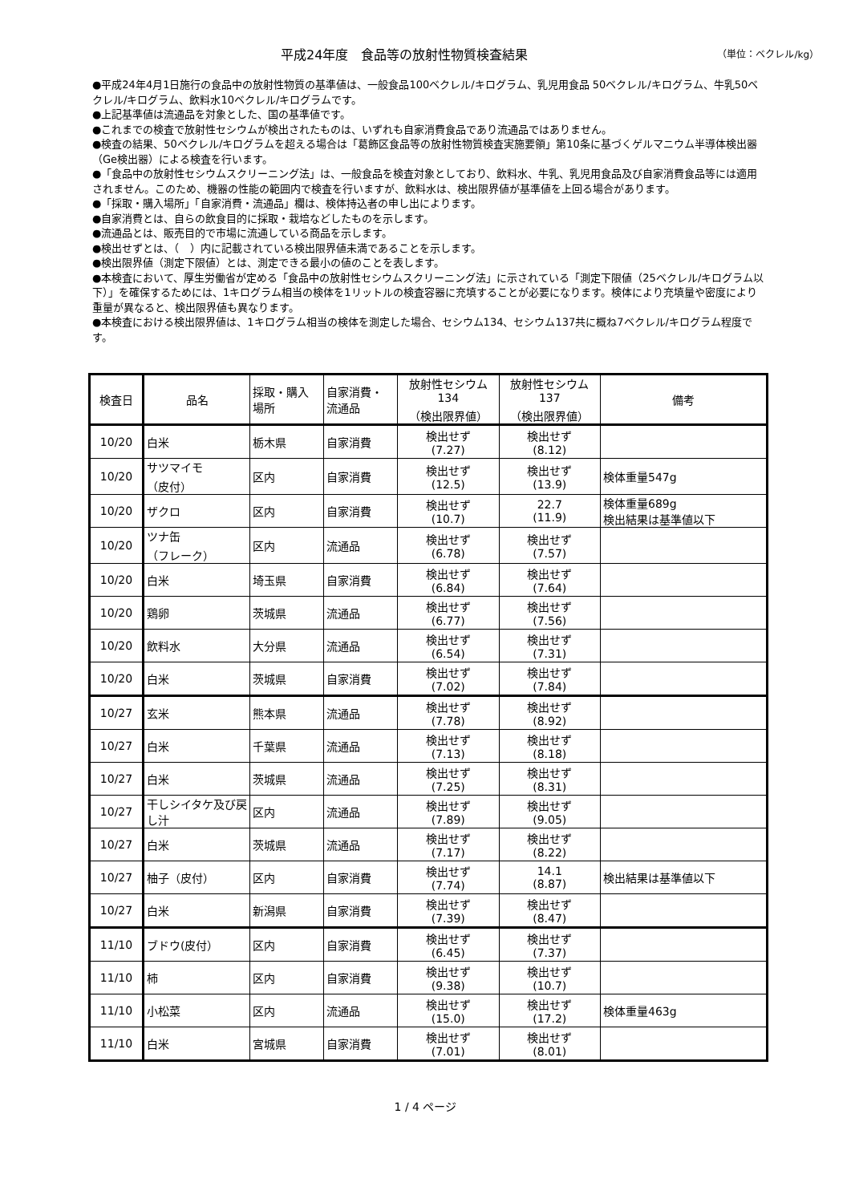平成24年度　食品等の放射性物質検査結果
（単位：ベクレル/kg）
●平成24年4月1日施行の食品中の放射性物質の基準値は、一般食品100ベクレル/キログラム、乳児用食品 50ベクレル/キログラム、牛乳50ベクレル/キログラム、飲料水10ベクレル/キログラムです。
●上記基準値は流通品を対象とした、国の基準値です。
●これまでの検査で放射性セシウムが検出されたものは、いずれも自家消費食品であり流通品ではありません。
●検査の結果、50ベクレル/キログラムを超える場合は「葛飾区食品等の放射性物質検査実施要領」第10条に基づくゲルマニウム半導体検出器（Ge検出器）による検査を行います。
●「食品中の放射性セシウムスクリーニング法」は、一般食品を検査対象としており、飲料水、牛乳、乳児用食品及び自家消費食品等には適用されません。このため、機器の性能の範囲内で検査を行いますが、飲料水は、検出限界値が基準値を上回る場合があります。
●「採取・購入場所」「自家消費・流通品」欄は、検体持込者の申し出によります。
●自家消費とは、自らの飲食目的に採取・栽培などしたものを示します。
●流通品とは、販売目的で市場に流通している商品を示します。
●検出せずとは、（　）内に記載されている検出限界値未満であることを示します。
●検出限界値（測定下限値）とは、測定できる最小の値のことを表します。
●本検査において、厚生労働省が定める「食品中の放射性セシウムスクリーニング法」に示されている「測定下限値（25ベクレル/キログラム以下）」を確保するためには、1キログラム相当の検体を1リットルの検査容器に充填することが必要になります。検体により充填量や密度により重量が異なると、検出限界値も異なります。
●本検査における検出限界値は、1キログラム相当の検体を測定した場合、セシウム134、セシウム137共に概ね7ベクレル/キログラム程度です。
| 検査日 | 品名 | 採取・購入 場所 | 自家消費・ 流通品 | 放射性セシウム 134 （検出限界値） | 放射性セシウム 137 （検出限界値） | 備考 |
| --- | --- | --- | --- | --- | --- | --- |
| 10/20 | 白米 | 栃木県 | 自家消費 | 検出せず (7.27) | 検出せず (8.12) | |
| 10/20 | サツマイモ （皮付） | 区内 | 自家消費 | 検出せず (12.5) | 検出せず (13.9) | 検体重量547g |
| 10/20 | ザクロ | 区内 | 自家消費 | 検出せず (10.7) | 22.7 (11.9) | 検体重量689g 検出結果は基準値以下 |
| 10/20 | ツナ缶 （フレーク） | 区内 | 流通品 | 検出せず (6.78) | 検出せず (7.57) | |
| 10/20 | 白米 | 埼玉県 | 自家消費 | 検出せず (6.84) | 検出せず (7.64) | |
| 10/20 | 鶏卵 | 茨城県 | 流通品 | 検出せず (6.77) | 検出せず (7.56) | |
| 10/20 | 飲料水 | 大分県 | 流通品 | 検出せず (6.54) | 検出せず (7.31) | |
| 10/20 | 白米 | 茨城県 | 自家消費 | 検出せず (7.02) | 検出せず (7.84) | |
| 10/27 | 玄米 | 熊本県 | 流通品 | 検出せず (7.78) | 検出せず (8.92) | |
| 10/27 | 白米 | 千葉県 | 流通品 | 検出せず (7.13) | 検出せず (8.18) | |
| 10/27 | 白米 | 茨城県 | 流通品 | 検出せず (7.25) | 検出せず (8.31) | |
| 10/27 | 干しシイタケ及び戻し汁 | 区内 | 流通品 | 検出せず (7.89) | 検出せず (9.05) | |
| 10/27 | 白米 | 茨城県 | 流通品 | 検出せず (7.17) | 検出せず (8.22) | |
| 10/27 | 柚子（皮付） | 区内 | 自家消費 | 検出せず (7.74) | 14.1 (8.87) | 検出結果は基準値以下 |
| 10/27 | 白米 | 新潟県 | 自家消費 | 検出せず (7.39) | 検出せず (8.47) | |
| 11/10 | ブドウ(皮付） | 区内 | 自家消費 | 検出せず (6.45) | 検出せず (7.37) | |
| 11/10 | 柿 | 区内 | 自家消費 | 検出せず (9.38) | 検出せず (10.7) | |
| 11/10 | 小松菜 | 区内 | 流通品 | 検出せず (15.0) | 検出せず (17.2) | 検体重量463g |
| 11/10 | 白米 | 宮城県 | 自家消費 | 検出せず (7.01) | 検出せず (8.01) | |
1 / 4 ページ